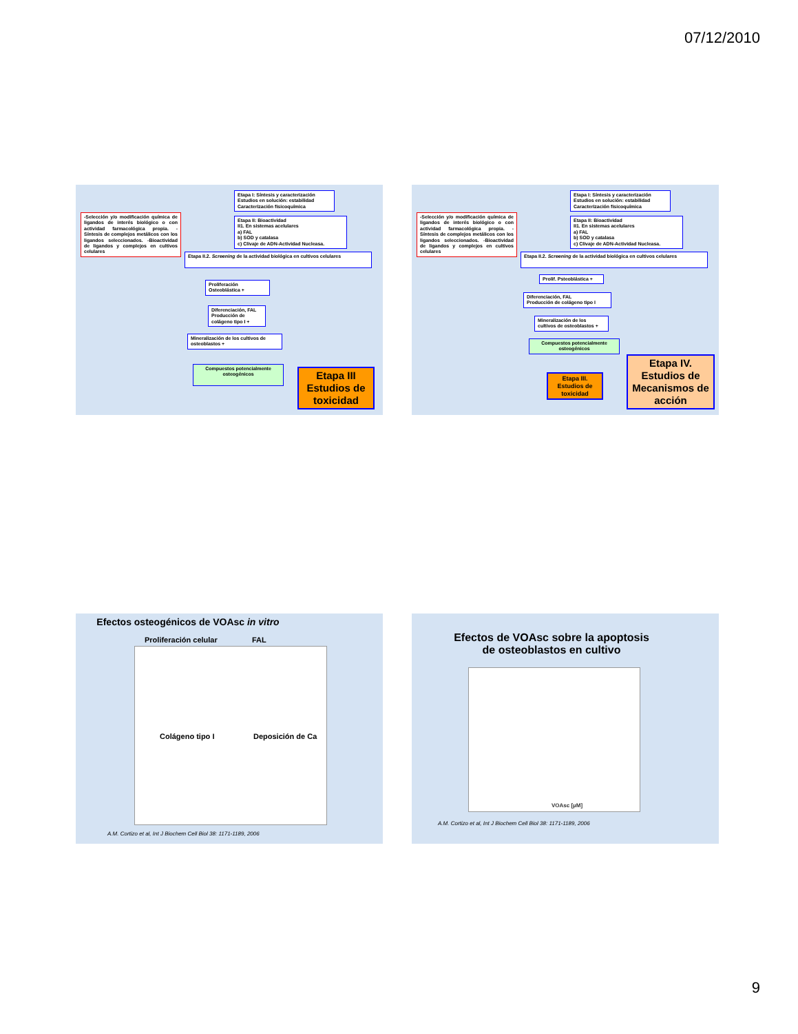07/12/2010
Etapa I: Síntesis y caracterización
Estudios en solución: estabilidad
Caracterización fisicoquímica
-Selección y/o modificación química de ligandos de interés biológico o con actividad farmacológica propia. -Síntesis de complejos metálicos con los ligandos seleccionados. -Bioactividad de ligandos y complejos en cultivos celulares
Etapa II: Bioactividad
II1. En sistemas acelulares
a) FAL
b) SOD y catalasa
c) Clivaje de ADN-Actividad Nucleasa.
Etapa II.2. Screening de la actividad biológica en cultivos celulares
Proliferación
Osteoblástica +
Diferenciación, FAL
Producción de
colágeno tipo I +
Mineralización de los cultivos de osteoblastos +
Compuestos potencialmente osteogénicos
Etapa III
Estudios de toxicidad
Etapa I: Síntesis y caracterización
Estudios en solución: estabilidad
Caracterización fisicoquímica
-Selección y/o modificación química de ligandos de interés biológico o con actividad farmacológica propia. -Síntesis de complejos metálicos con los ligandos seleccionados. -Bioactividad de ligandos y complejos en cultivos celulares
Etapa II: Bioactividad
II1. En sistemas acelulares
a) FAL
b) SOD y catalasa
c) Clivaje de ADN-Actividad Nucleasa.
Etapa II.2. Screening de la actividad biológica en cultivos celulares
Prolif. Psteoblástica +
Diferenciación, FAL
Producción de colágeno tipo I
Mineralización de los
cultivos de osteoblastos +
Compuestos potencialmente osteogénicos
Etapa III.
Estudios de toxicidad
Etapa IV.
Estudios de Mecanismos de acción
Efectos osteogénicos de VOAsc in vitro
Proliferación celular FAL
Colágeno tipo I Deposición de Ca
A.M. Cortizo et al, Int J Biochem Cell Biol 38: 1171-1189, 2006
Efectos de VOAsc sobre la apoptosis
de osteoblastos en cultivo
VOAsc [µM]
A.M. Cortizo et al, Int J Biochem Cell Biol 38: 1171-1189, 2006
9